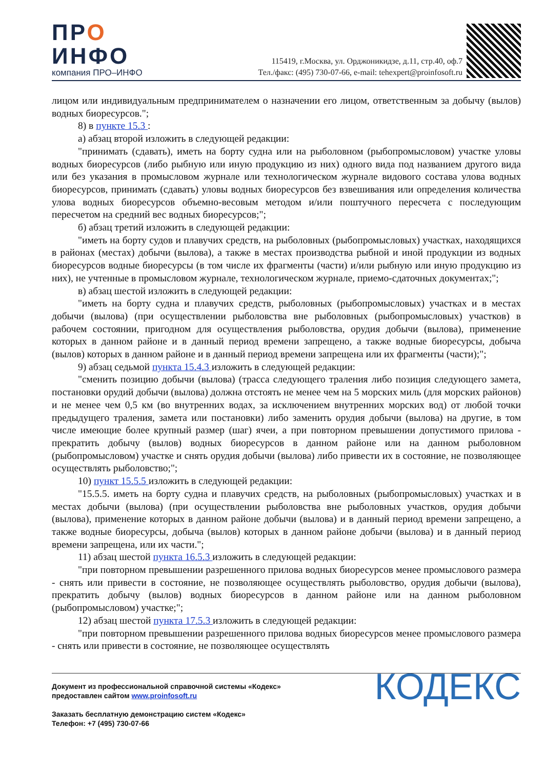ПРО
ИНФО
компания ПРО–ИНФО
115419, г.Москва, ул. Орджоникидзе, д.11, стр.40, оф.7
Тел./факс: (495) 730-07-66, e-mail: tehexpert@proinfosoft.ru
лицом или индивидуальным предпринимателем о назначении его лицом, ответственным за добычу (вылов) водных биоресурсов.";
8) в пункте 15.3 :
а) абзац второй изложить в следующей редакции:
"принимать (сдавать), иметь на борту судна или на рыболовном (рыбопромысловом) участке уловы водных биоресурсов (либо рыбную или иную продукцию из них) одного вида под названием другого вида или без указания в промысловом журнале или технологическом журнале видового состава улова водных биоресурсов, принимать (сдавать) уловы водных биоресурсов без взвешивания или определения количества улова водных биоресурсов объемно-весовым методом и/или поштучного пересчета с последующим пересчетом на средний вес водных биоресурсов;";
б) абзац третий изложить в следующей редакции:
"иметь на борту судов и плавучих средств, на рыболовных (рыбопромысловых) участках, находящихся в районах (местах) добычи (вылова), а также в местах производства рыбной и иной продукции из водных биоресурсов водные биоресурсы (в том числе их фрагменты (части) и/или рыбную или иную продукцию из них), не учтенные в промысловом журнале, технологическом журнале, приемо-сдаточных документах;";
в) абзац шестой изложить в следующей редакции:
"иметь на борту судна и плавучих средств, рыболовных (рыбопромысловых) участках и в местах добычи (вылова) (при осуществлении рыболовства вне рыболовных (рыбопромысловых) участков) в рабочем состоянии, пригодном для осуществления рыболовства, орудия добычи (вылова), применение которых в данном районе и в данный период времени запрещено, а также водные биоресурсы, добыча (вылов) которых в данном районе и в данный период времени запрещена или их фрагменты (части);";
9) абзац седьмой пункта 15.4.3 изложить в следующей редакции:
"сменить позицию добычи (вылова) (трасса следующего траления либо позиция следующего замета, постановки орудий добычи (вылова) должна отстоять не менее чем на 5 морских миль (для морских районов) и не менее чем 0,5 км (во внутренних водах, за исключением внутренних морских вод) от любой точки предыдущего траления, замета или постановки) либо заменить орудия добычи (вылова) на другие, в том числе имеющие более крупный размер (шаг) ячеи, а при повторном превышении допустимого прилова - прекратить добычу (вылов) водных биоресурсов в данном районе или на данном рыболовном (рыбопромысловом) участке и снять орудия добычи (вылова) либо привести их в состояние, не позволяющее осуществлять рыболовство;";
10) пункт 15.5.5 изложить в следующей редакции:
"15.5.5. иметь на борту судна и плавучих средств, на рыболовных (рыбопромысловых) участках и в местах добычи (вылова) (при осуществлении рыболовства вне рыболовных участков, орудия добычи (вылова), применение которых в данном районе добычи (вылова) и в данный период времени запрещено, а также водные биоресурсы, добыча (вылов) которых в данном районе добычи (вылова) и в данный период времени запрещена, или их части.";
11) абзац шестой пункта 16.5.3 изложить в следующей редакции:
"при повторном превышении разрешенного прилова водных биоресурсов менее промыслового размера - снять или привести в состояние, не позволяющее осуществлять рыболовство, орудия добычи (вылова), прекратить добычу (вылов) водных биоресурсов в данном районе или на данном рыболовном (рыбопромысловом) участке;";
12) абзац шестой пункта 17.5.3 изложить в следующей редакции:
"при повторном превышении разрешенного прилова водных биоресурсов менее промыслового размера - снять или привести в состояние, не позволяющее осуществлять
Документ из профессиональной справочной системы «Кодекс»
предоставлен сайтом www.proinfosoft.ru
Заказать бесплатную демонстрацию систем «Кодекс»
Телефон: +7 (495) 730-07-66
КОДЕКС